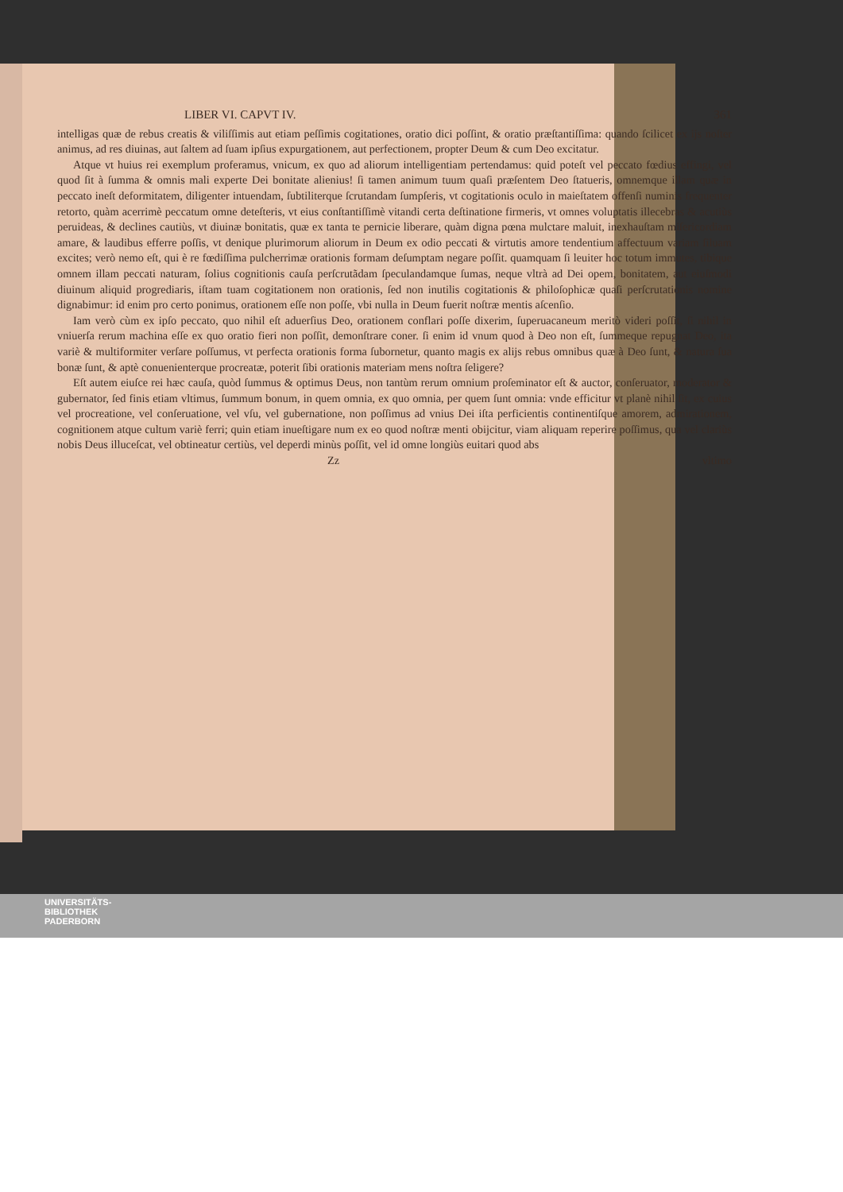LIBER VI. CAPVT IV. 361
intelligas quæ de rebus creatis & viliſſimis aut etiam peſſimis cogitationes, oratio dici poſſint, & oratio præſtantiſſima: quando ſcilicet ex ijs noſter animus, ad res diuinas, aut ſaltem ad ſuam ipſius expurgationem, aut perfectionem, propter Deum & cum Deo excitatur.
Atque vt huius rei exemplum proferamus, vnicum, ex quo ad aliorum intelligentiam pertendamus: quid poteſt vel peccato fœdius effingi, vel quod ſit à ſumma & omnis mali experte Dei bonitate alienius! ſi tamen animum tuum quaſi præſentem Deo ſtatueris, omnemque illam quæ in peccato ineſt deformitatem, diligenter intuendam, ſubtiliterque ſcrutandam ſumpſeris, vt cogitationis oculo in maieſtatem offenſi numinis frequenter retorto, quàm acerrimè peccatum omne deteſteris, vt eius conſtantiſſimè vitandi certa deſtinatione firmeris, vt omnes voluptatis illecebras & acutiùs peruideas, & declines cautiùs, vt diuinæ bonitatis, quæ ex tanta te pernicie liberare, quàm digna pœna mulctare maluit, inexhauſtam miſericordiam amare, & laudibus efferre poſſis, vt denique plurimorum aliorum in Deum ex odio peccati & virtutis amore tendentium affectuum variam ſiluam excites; verò nemo eſt, qui è re fœdiſſima pulcherrimæ orationis formam deſumptam negare poſſit. quamquam ſi leuiter hoc totum immutes, tibique omnem illam peccati naturam, ſolius cognitionis cauſa perſcrutãdam ſpeculandamque ſumas, neque vltrà ad Dei opem, bonitatem, aut eiuſmodi diuinum aliquid progrediaris, iſtam tuam cogitationem non orationis, ſed non inutilis cogitationis & philoſophicæ quaſi perſcrutationis nomine dignabimur: id enim pro certo ponimus, orationem eſſe non poſſe, vbi nulla in Deum fuerit noſtræ mentis aſcenſio.
Iam verò cùm ex ipſo peccato, quo nihil eſt aduerſius Deo, orationem conflari poſſe dixerim, ſuperuacaneum meritò videri poſſit, ſi nihil in vniuerſa rerum machina eſſe ex quo oratio fieri non poſſit, demonſtrare coner. ſi enim id vnum quod à Deo non eſt, ſummeque repugnat Deo, ita variè & multiformiter verſare poſſumus, vt perfecta orationis forma ſubornetur, quanto magis ex alijs rebus omnibus quæ à Deo ſunt, & natura ſua bonæ ſunt, & aptè conuenienterque procreatæ, poterit ſibi orationis materiam mens noſtra ſeligere?
Eſt autem eiuſce rei hæc cauſa, quòd ſummus & optimus Deus, non tantùm rerum omnium proſeminator eſt & auctor, conſeruator, moderator & gubernator, ſed finis etiam vltimus, ſummum bonum, in quem omnia, ex quo omnia, per quem ſunt omnia: vnde efficitur vt planè nihil ſit, ex cuius vel procreatione, vel conſeruatione, vel vſu, vel gubernatione, non poſſimus ad vnius Dei iſta perficientis continentiſque amorem, admirationem, cognitionem atque cultum variè ferri; quin etiam inueſtigare num ex eo quod noſtræ menti obijcitur, viam aliquam reperire poſſimus, qua vel clariùs nobis Deus illuceſcat, vel obtineatur certiùs, vel deperdi minùs poſſit, vel id omne longiùs euitari quod abs
Zz vltimo
UNIVERSITÄTS-
BIBLIOTHEK
PADERBORN